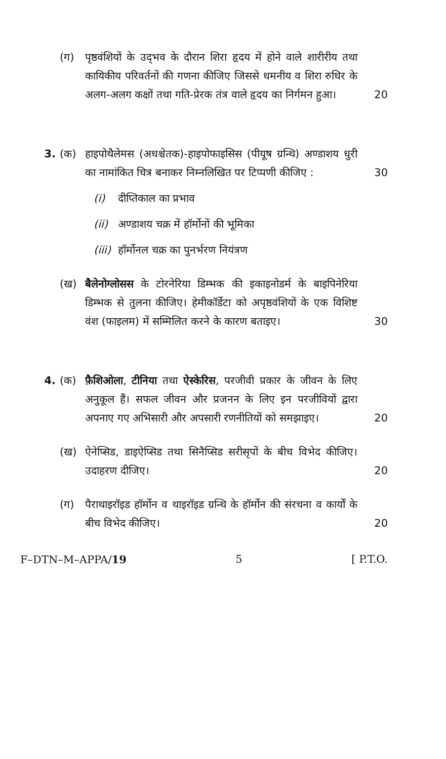(ग) पृष्ठवंशियों के उद्‌भव के दौरान शिरा हृदय में होने वाले शारीरीय तथा कायिकीय परिवर्तनों की गणना कीजिए जिससे धमनीय व शिरा रुधिर के अलग-अलग कक्षों तथा गति-प्रेरक तंत्र वाले हृदय का निर्गमन हुआ।
20
3. (क) हाइपोथैलेमस (अधश्चेतक)-हाइपोफाइसिस (पीयूष ग्रन्थि) अण्डाशय धुरी का नामांकित चित्र बनाकर निम्नलिखित पर टिप्पणी कीजिए :
30
(i) दीप्तिकाल का प्रभाव
(ii) अण्डाशय चक्र में हॉर्मोनों की भूमिका
(iii) हॉर्मोनल चक्र का पुनर्भरण नियंत्रण
(ख) बैलेनोग्लोसस के टोरनेरिया डिम्भक की इकाइनोडर्म के बाइपिनेरिया डिम्भक से तुलना कीजिए। हेमीकॉर्डेटा को अपृष्ठवंशियों के एक विशिष्ट वंश (फाइलम) में सम्मिलित करने के कारण बताइए।
30
4. (क) फ़ैशिओला, टीनिया तथा ऐस्केरिस, परजीवी प्रकार के जीवन के लिए अनुकूल हैं। सफल जीवन और प्रजनन के लिए इन परजीवियों द्वारा अपनाए गए अभिसारी और अपसारी रणनीतियों को समझाइए।
20
(ख) ऐनेप्सिड, डाइऐप्सिड तथा सिनैप्सिड सरीसृपों के बीच विभेद कीजिए। उदाहरण दीजिए।
20
(ग) पैराथाइरॉइड हॉर्मोन व थाइरॉइड ग्रन्थि के हॉर्मोन की संरचना व कार्यों के बीच विभेद कीजिए।
20
F–DTN–M–APPA/19 5 [ P.T.O.